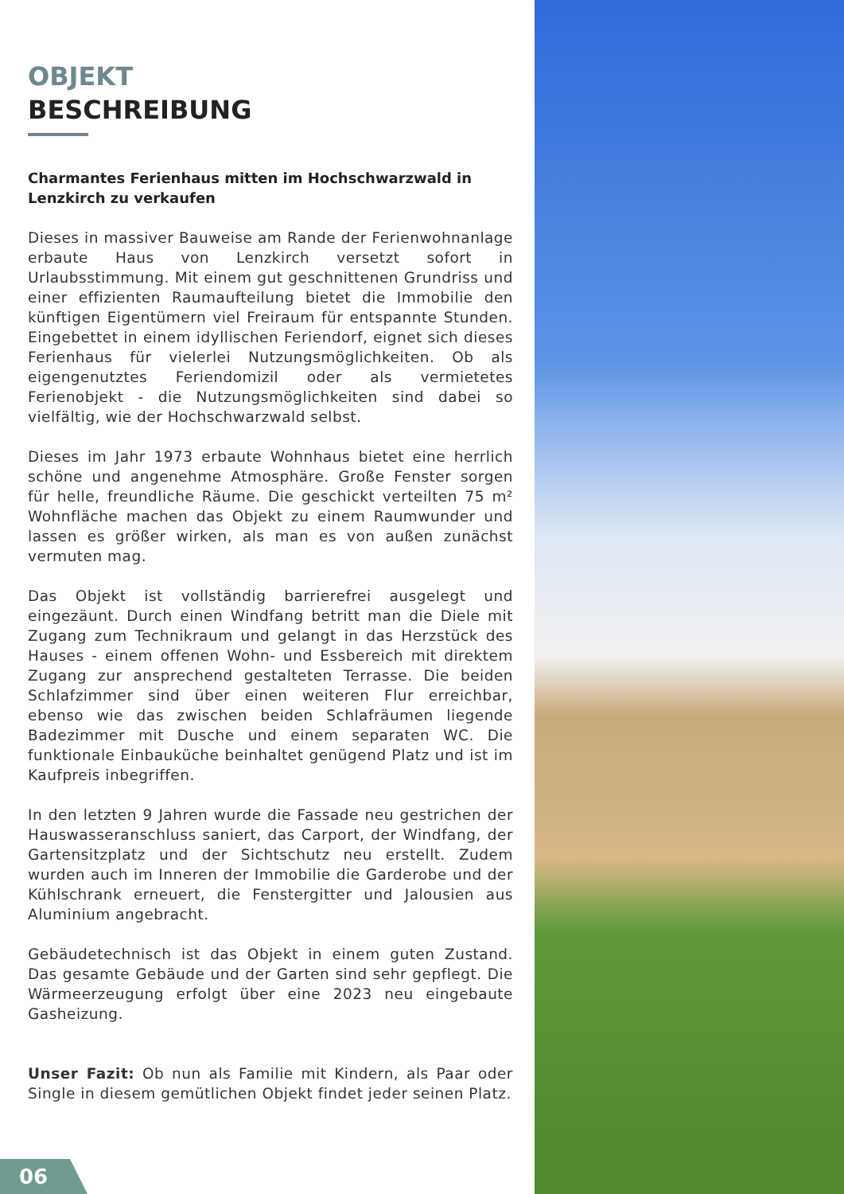OBJEKT
BESCHREIBUNG
Charmantes Ferienhaus mitten im Hochschwarzwald in Lenzkirch zu verkaufen
Dieses in massiver Bauweise am Rande der Ferien­wohnanlage erbaute Haus von Lenzkirch versetzt sofort in Urlaubsstimmung. Mit einem gut geschnittenen Grundriss und einer effizienten Raumaufteilung bietet die Immobilie den künftigen Eigentümern viel Freiraum für entspannte Stunden. Eingebettet in einem idyllischen Feriendorf, eignet sich dieses Ferienhaus für vielerlei Nutzungsmöglichkeiten. Ob als eigengenutztes Feriendomizil oder als vermietetes Ferienobjekt - die Nutzungsmöglichkeiten sind dabei so vielfältig, wie der Hochschwarzwald selbst.
Dieses im Jahr 1973 erbaute Wohnhaus bietet eine herrlich schöne und angenehme Atmosphäre. Große Fenster sorgen für helle, freundliche Räume. Die geschickt verteilten 75 m² Wohnfläche machen das Objekt zu einem Raumwunder und lassen es größer wirken, als man es von außen zunächst vermuten mag.
Das Objekt ist vollständig barrierefrei ausgelegt und eingezäunt. Durch einen Windfang betritt man die Diele mit Zugang zum Technikraum und gelangt in das Herzstück des Hauses - einem offenen Wohn- und Essbereich mit direktem Zugang zur ansprechend gestalteten Terrasse. Die beiden Schlafzimmer sind über einen weiteren Flur erreichbar, ebenso wie das zwischen beiden Schlafräumen liegende Badezimmer mit Dusche und einem separaten WC. Die funktionale Einbauküche beinhaltet genügend Platz und ist im Kaufpreis inbegriffen.
In den letzten 9 Jahren wurde die Fassade neu gestrichen der Hauswasseranschluss saniert, das Carport, der Windfang, der Gartensitzplatz und der Sichtschutz neu erstellt. Zudem wurden auch im Inneren der Immobilie die Garderobe und der Kühlschrank erneuert, die Fenstergitter und Jalousien aus Aluminium angebracht.
Gebäudetechnisch ist das Objekt in einem guten Zustand. Das gesamte Gebäude und der Garten sind sehr gepflegt. Die Wärmeerzeugung erfolgt über eine 2023 neu eingebaute Gasheizung.
Unser Fazit: Ob nun als Familie mit Kindern, als Paar oder Single in diesem gemütlichen Objekt findet jeder seinen Platz.
06